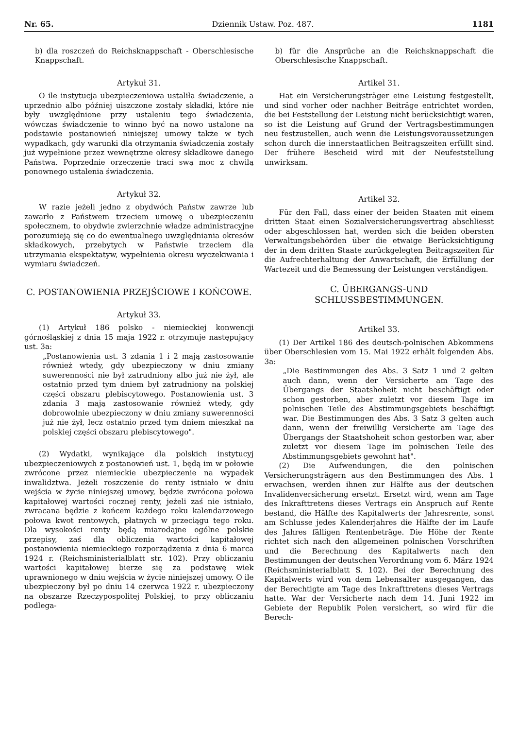Nr. 65. Dziennik Ustaw. Poz. 487. 1181
b) dla roszczeń do Reichsknappschaft - Oberschlesische Knappschaft.
Artykuł 31.
O ile instytucja ubezpieczeniowa ustaliła świadczenie, a uprzednio albo później uiszczone zostały składki, które nie były uwzględnione przy ustaleniu tego świadczenia, wówczas świadczenie to winno być na nowo ustalone na podstawie postanowień niniejszej umowy także w tych wypadkach, gdy warunki dla otrzymania świadczenia zostały już wypełnione przez wewnętrzne okresy składkowe danego Państwa. Poprzednie orzeczenie traci swą moc z chwilą ponownego ustalenia świadczenia.
Artykuł 32.
W razie jeżeli jedno z obydwóch Państw zawrze lub zawarło z Państwem trzeciem umowę o ubezpieczeniu społecznem, to obydwie zwierzchnie władze administracyjne porozumieją się co do ewentualnego uwzględniania okresów składkowych, przebytych w Państwie trzeciem dla utrzymania ekspektatyw, wypełnienia okresu wyczekiwania i wymiaru świadczeń.
C. POSTANOWIENIA PRZEJŚCIOWE I KOŃCOWE.
Artykuł 33.
(1) Artykuł 186 polsko - niemieckiej konwencji górnośląskiej z dnia 15 maja 1922 r. otrzymuje następujący ust. 3a:
„Postanowienia ust. 3 zdania 1 i 2 mają zastosowanie również wtedy, gdy ubezpieczony w dniu zmiany suwerenności nie był zatrudniony albo już nie żył, ale ostatnio przed tym dniem był zatrudniony na polskiej części obszaru plebiscytowego. Postanowienia ust. 3 zdania 3 mają zastosowanie również wtedy, gdy dobrowolnie ubezpieczony w dniu zmiany suwerenności już nie żył, lecz ostatnio przed tym dniem mieszkał na polskiej części obszaru plebiscytowego".
(2) Wydatki, wynikające dla polskich instytucyj ubezpieczeniowych z postanowień ust. 1, będą im w połowie zwrócone przez niemieckie ubezpieczenie na wypadek inwalidztwa. Jeżeli roszczenie do renty istniało w dniu wejścia w życie niniejszej umowy, będzie zwrócona połowa kapitałowej wartości rocznej renty, jeżeli zaś nie istniało, zwracana będzie z końcem każdego roku kalendarzowego połowa kwot rentowych, płatnych w przeciągu tego roku. Dla wysokości renty będą miarodajne ogólne polskie przepisy, zaś dla obliczenia wartości kapitałowej postanowienia niemieckiego rozporządzenia z dnia 6 marca 1924 r. (Reichsministerialblatt str. 102). Przy obliczaniu wartości kapitałowej bierze się za podstawę wiek uprawnionego w dniu wejścia w życie niniejszej umowy. O ile ubezpieczony był po dniu 14 czerwca 1922 r. ubezpieczony na obszarze Rzeczypospolitej Polskiej, to przy obliczaniu podlega-
b) für die Ansprüche an die Reichsknappschaft die Oberschlesische Knappschaft.
Artikel 31.
Hat ein Versicherungsträger eine Leistung festgestellt, und sind vorher oder nachher Beiträge entrichtet worden, die bei Feststellung der Leistung nicht berücksichtigt waren, so ist die Leistung auf Grund der Vertragsbestimmungen neu festzustellen, auch wenn die Leistungsvoraussetzungen schon durch die innerstaatlichen Beitragszeiten erfüllt sind. Der frühere Bescheid wird mit der Neufeststellung unwirksam.
Artikel 32.
Für den Fall, dass einer der beiden Staaten mit einem dritten Staat einen Sozialversicherungsvertrag abschliesst oder abgeschlossen hat, werden sich die beiden obersten Verwaltungsbehörden über die etwaige Berücksichtigung der in dem dritten Staate zurückgelegten Beitragszeiten für die Aufrechterhaltung der Anwartschaft, die Erfüllung der Wartezeit und die Bemessung der Leistungen verständigen.
C. ÜBERGANGS-UND SCHLUSSBESTIMMUNGEN.
Artikel 33.
(1) Der Artikel 186 des deutsch-polnischen Abkommens über Oberschlesien vom 15. Mai 1922 erhält folgenden Abs. 3a:
„Die Bestimmungen des Abs. 3 Satz 1 und 2 gelten auch dann, wenn der Versicherte am Tage des Übergangs der Staatshoheit nicht beschäftigt oder schon gestorben, aber zuletzt vor diesem Tage im polnischen Teile des Abstimmungsgebiets beschäftigt war. Die Bestimmungen des Abs. 3 Satz 3 gelten auch dann, wenn der freiwillig Versicherte am Tage des Übergangs der Staatshoheit schon gestorben war, aber zuletzt vor diesem Tage im polnischen Teile des Abstimmungsgebiets gewohnt hat".
(2) Die Aufwendungen, die den polnischen Versicherungsträgern aus den Bestimmungen des Abs. 1 erwachsen, werden ihnen zur Hälfte aus der deutschen Invalidenversicherung ersetzt. Ersetzt wird, wenn am Tage des Inkrafttretens dieses Vertrags ein Anspruch auf Rente bestand, die Hälfte des Kapitalwerts der Jahresrente, sonst am Schlusse jedes Kalenderjahres die Hälfte der im Laufe des Jahres fälligen Rentenbeträge. Die Höhe der Rente richtet sich nach den allgemeinen polnischen Vorschriften und die Berechnung des Kapitalwerts nach den Bestimmungen der deutschen Verordnung vom 6. März 1924 (Reichsministerialblatt S. 102). Bei der Berechnung des Kapitalwerts wird von dem Lebensalter ausgegangen, das der Berechtigte am Tage des Inkrafttretens dieses Vertrags hatte. War der Versicherte nach dem 14. Juni 1922 im Gebiete der Republik Polen versichert, so wird für die Berech-